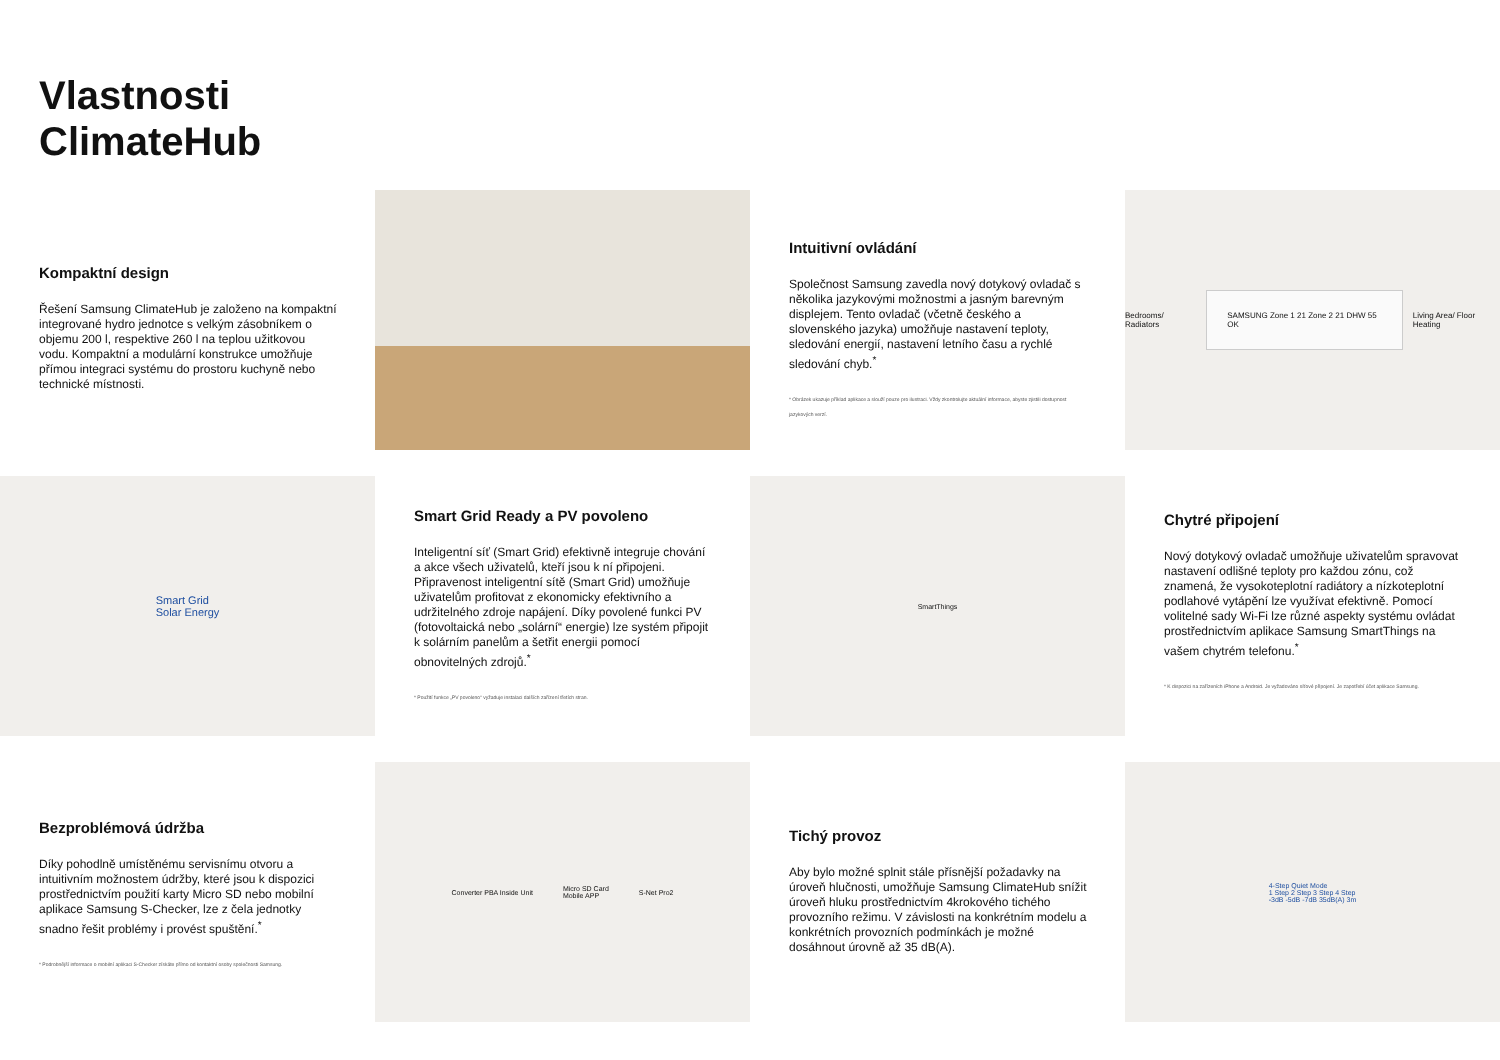Vlastnosti
ClimateHub
Kompaktní design
Řešení Samsung ClimateHub je založeno na kompaktní integrované hydro jednotce s velkým zásobníkem o objemu 200 l, respektive 260 l na teplou užitkovou vodu. Kompaktní a modulární konstrukce umožňuje přímou integraci systému do prostoru kuchyně nebo technické místnosti.
Intuitivní ovládání
Společnost Samsung zavedla nový dotykový ovladač s několika jazykovými možnostmi a jasným barevným displejem. Tento ovladač (včetně českého a slovenského jazyka) umožňuje nastavení teploty, sledování energií, nastavení letního času a rychlé sledování chyb.<sup>*</sup>
* Obrázek ukazuje příklad aplikace a slouží pouze pro ilustraci. Vždy zkontrolujte aktuální informace, abyste zjistili dostupnost jazykových verzí.
Bedrooms/ Radiators SAMSUNG Zone 1 21 Zone 2 21 DHW 55 OK Living Area/ Floor Heating
Smart Grid
Solar Energy
Smart Grid Ready a PV povoleno
Inteligentní síť (Smart Grid) efektivně integruje chování a akce všech uživatelů, kteří jsou k ní připojeni. Připravenost inteligentní sítě (Smart Grid) umožňuje uživatelům profitovat z ekonomicky efektivního a udržitelného zdroje napájení. Díky povolené funkci PV (fotovoltaická nebo „solární“ energie) lze systém připojit k solárním panelům a šetřit energii pomocí obnovitelných zdrojů.<sup>*</sup>
* Použití funkce „PV povoleno“ vyžaduje instalaci dalších zařízení třetích stran.
SmartThings
Chytré připojení
Nový dotykový ovladač umožňuje uživatelům spravovat nastavení odlišné teploty pro každou zónu, což znamená, že vysokoteplotní radiátory a nízkoteplotní podlahové vytápění lze využívat efektivně. Pomocí volitelné sady Wi-Fi lze různé aspekty systému ovládat prostřednictvím aplikace Samsung SmartThings na vašem chytrém telefonu.<sup>*</sup>
* K dispozici na zařízeních iPhone a Android. Je vyžadováno síťové připojení. Je zapotřebí účet aplikace Samsung.
Bezproblémová údržba
Díky pohodlně umístěnému servisnímu otvoru a intuitivním možnostem údržby, které jsou k dispozici prostřednictvím použití karty Micro SD nebo mobilní aplikace Samsung S-Checker, lze z čela jednotky snadno řešit problémy i provést spuštění.<sup>*</sup>
* Podrobnější informace o mobilní aplikaci S-Checker získáte přímo od kontaktní osoby společnosti Samsung.
Converter PBA Inside Unit Micro SD Card
Mobile APP S-Net Pro2
Tichý provoz
Aby bylo možné splnit stále přísnější požadavky na úroveň hlučnosti, umožňuje Samsung ClimateHub snížit úroveň hluku prostřednictvím 4krokového tichého provozního režimu. V závislosti na konkrétním modelu a konkrétních provozních podmínkách je možné dosáhnout úrovně až 35 dB(A).
4-Step Quiet Mode
1 Step 2 Step 3 Step 4 Step
-3dB -5dB -7dB 35dB(A) 3m